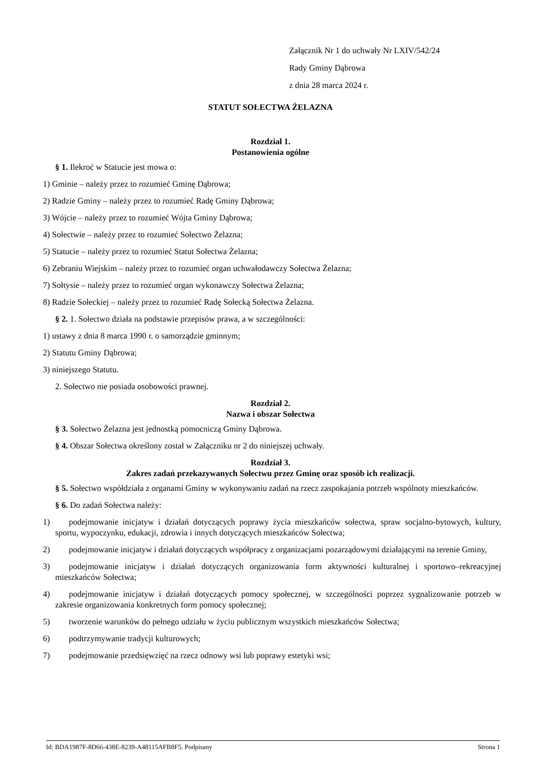Załącznik Nr 1 do uchwały Nr LXIV/542/24
Rady Gminy Dąbrowa
z dnia 28 marca 2024 r.
STATUT SOŁECTWA ŻELAZNA
Rozdział 1.
Postanowienia ogólne
§ 1. Ilekroć w Statucie jest mowa o:
1) Gminie – należy przez to rozumieć Gminę Dąbrowa;
2) Radzie Gminy – należy przez to rozumieć Radę Gminy Dąbrowa;
3) Wójcie – należy przez to rozumieć Wójta Gminy Dąbrowa;
4) Sołectwie – należy przez to rozumieć Sołectwo Żelazna;
5) Statucie – należy przez to rozumieć Statut Sołectwa Żelazna;
6) Zebraniu Wiejskim – należy przez to rozumieć organ uchwałodawczy Sołectwa Żelazna;
7) Sołtysie – należy przez to rozumieć organ wykonawczy Sołectwa Żelazna;
8) Radzie Sołeckiej – należy przez to rozumieć Radę Sołecką Sołectwa Żelazna.
§ 2. 1. Sołectwo działa na podstawie przepisów prawa, a w szczególności:
1) ustawy z dnia 8 marca 1990 r. o samorządzie gminnym;
2) Statutu Gminy Dąbrowa;
3) niniejszego Statutu.
2. Sołectwo nie posiada osobowości prawnej.
Rozdział 2.
Nazwa i obszar Sołectwa
§ 3. Sołectwo Żelazna jest jednostką pomocniczą Gminy Dąbrowa.
§ 4. Obszar Sołectwa określony został w Załączniku nr 2 do niniejszej uchwały.
Rozdział 3.
Zakres zadań przekazywanych Sołectwu przez Gminę oraz sposób ich realizacji.
§ 5. Sołectwo współdziała z organami Gminy w wykonywaniu zadań na rzecz zaspokajania potrzeb wspólnoty mieszkańców.
§ 6. Do zadań Sołectwa należy:
1) podejmowanie inicjatyw i działań dotyczących poprawy życia mieszkańców sołectwa, spraw socjalno-bytowych, kultury, sportu, wypoczynku, edukacji, zdrowia i innych dotyczących mieszkańców Sołectwa;
2) podejmowanie inicjatyw i działań dotyczących współpracy z organizacjami pozarządowymi działającymi na terenie Gminy,
3) podejmowanie inicjatyw i działań dotyczących organizowania form aktywności kulturalnej i sportowo–rekreacyjnej mieszkańców Sołectwa;
4) podejmowanie inicjatyw i działań dotyczących pomocy społecznej, w szczególności poprzez sygnalizowanie potrzeb w zakresie organizowania konkretnych form pomocy społecznej;
5) tworzenie warunków do pełnego udziału w życiu publicznym wszystkich mieszkańców Sołectwa;
6) podtrzymywanie tradycji kulturowych;
7) podejmowanie przedsięwzięć na rzecz odnowy wsi lub poprawy estetyki wsi;
Id: BDA1987F-8D66-438E-8239-A48115AFB8F5. Podpisany Strona 1